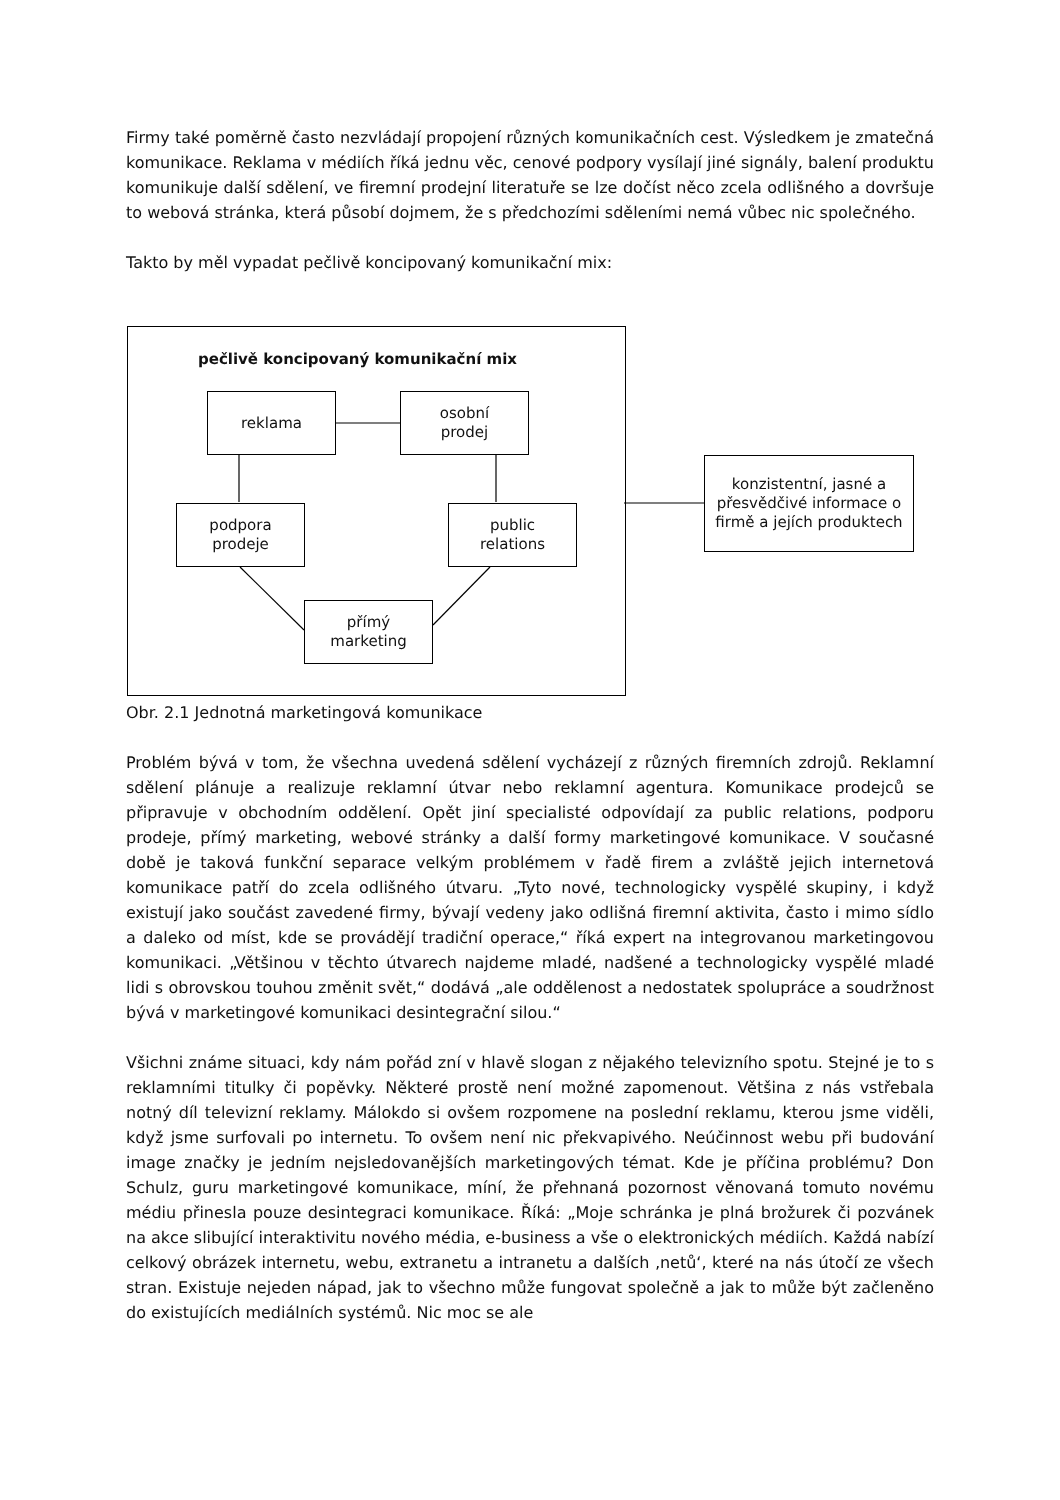Firmy také poměrně často nezvládají propojení různých komunikačních cest. Výsledkem je zmatečná komunikace. Reklama v médiích říká jednu věc, cenové podpory vysílají jiné signály, balení produktu komunikuje další sdělení, ve firemní prodejní literatuře se lze dočíst něco zcela odlišného a dovršuje to webová stránka, která působí dojmem, že s předchozími sděleními nemá vůbec nic společného.
Takto by měl vypadat pečlivě koncipovaný komunikační mix:
pečlivě koncipovaný komunikační mix
reklama
osobní
prodej
podpora
prodeje
public
relations
přímý
marketing
konzistentní, jasné a přesvědčivé informace o firmě a jejích produktech
Obr. 2.1 Jednotná marketingová komunikace
Problém bývá v tom, že všechna uvedená sdělení vycházejí z různých firemních zdrojů. Reklamní sdělení plánuje a realizuje reklamní útvar nebo reklamní agentura. Komunikace prodejců se připravuje v obchodním oddělení. Opět jiní specialisté odpovídají za public relations, podporu prodeje, přímý marketing, webové stránky a další formy marketingové komunikace. V současné době je taková funkční separace velkým problémem v řadě firem a zvláště jejich internetová komunikace patří do zcela odlišného útvaru. „Tyto nové, technologicky vyspělé skupiny, i když existují jako součást zavedené firmy, bývají vedeny jako odlišná firemní aktivita, často i mimo sídlo a daleko od míst, kde se provádějí tradiční operace,“ říká expert na integrovanou marketingovou komunikaci. „Většinou v těchto útvarech najdeme mladé, nadšené a technologicky vyspělé mladé lidi s obrovskou touhou změnit svět,“ dodává „ale oddělenost a nedostatek spolupráce a soudržnost bývá v marketingové komunikaci desintegrační silou.“
Všichni známe situaci, kdy nám pořád zní v hlavě slogan z nějakého televizního spotu. Stejné je to s reklamními titulky či popěvky. Některé prostě není možné zapomenout. Většina z nás vstřebala notný díl televizní reklamy. Málokdo si ovšem rozpomene na poslední reklamu, kterou jsme viděli, když jsme surfovali po internetu. To ovšem není nic překvapivého. Neúčinnost webu při budování image značky je jedním nejsledovanějších marketingových témat. Kde je příčina problému? Don Schulz, guru marketingové komunikace, míní, že přehnaná pozornost věnovaná tomuto novému médiu přinesla pouze desintegraci komunikace. Říká: „Moje schránka je plná brožurek či pozvánek na akce slibující interaktivitu nového média, e-business a vše o elektronických médiích. Každá nabízí celkový obrázek internetu, webu, extranetu a intranetu a dalších ‚netů‘, které na nás útočí ze všech stran. Existuje nejeden nápad, jak to všechno může fungovat společně a jak to může být začleněno do existujících mediálních systémů. Nic moc se ale